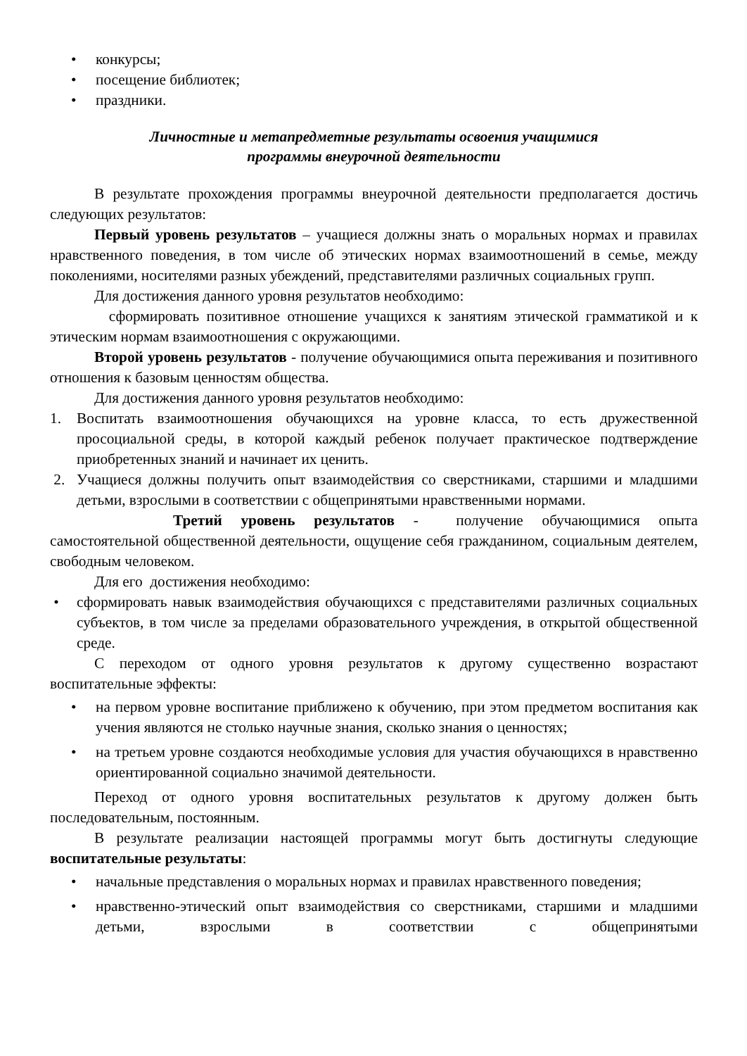• конкурсы;
• посещение библиотек;
• праздники.
Личностные и метапредметные результаты освоения учащимися
программы внеурочной деятельности
В результате прохождения программы внеурочной деятельности предполагается достичь следующих результатов:
Первый уровень результатов – учащиеся должны знать о моральных нормах и правилах нравственного поведения, в том числе об этических нормах взаимоотношений в семье, между поколениями, носителями разных убеждений, представителями различных социальных групп.
Для достижения данного уровня результатов необходимо:
сформировать позитивное отношение учащихся к занятиям этической грамматикой и к этическим нормам взаимоотношения с окружающими.
Второй уровень результатов - получение обучающимися опыта переживания и позитивного отношения к базовым ценностям общества.
Для достижения данного уровня результатов необходимо:
1. Воспитать взаимоотношения обучающихся на уровне класса, то есть дружественной просоциальной среды, в которой каждый ребенок получает практическое подтверждение приобретенных знаний и начинает их ценить.
2. Учащиеся должны получить опыт взаимодействия со сверстниками, старшими и младшими детьми, взрослыми в соответствии с общепринятыми нравственными нормами.
Третий уровень результатов - получение обучающимися опыта самостоятельной общественной деятельности, ощущение себя гражданином, социальным деятелем, свободным человеком.
Для его достижения необходимо:
• сформировать навык взаимодействия обучающихся с представителями различных социальных субъектов, в том числе за пределами образовательного учреждения, в открытой общественной среде.
С переходом от одного уровня результатов к другому существенно возрастают воспитательные эффекты:
• на первом уровне воспитание приближено к обучению, при этом предметом воспитания как учения являются не столько научные знания, сколько знания о ценностях;
• на третьем уровне создаются необходимые условия для участия обучающихся в нравственно ориентированной социально значимой деятельности.
Переход от одного уровня воспитательных результатов к другому должен быть последовательным, постоянным.
В результате реализации настоящей программы могут быть достигнуты следующие воспитательные результаты:
• начальные представления о моральных нормах и правилах нравственного поведения;
• нравственно-этический опыт взаимодействия со сверстниками, старшими и младшими детьми, взрослыми в соответствии с общепринятыми